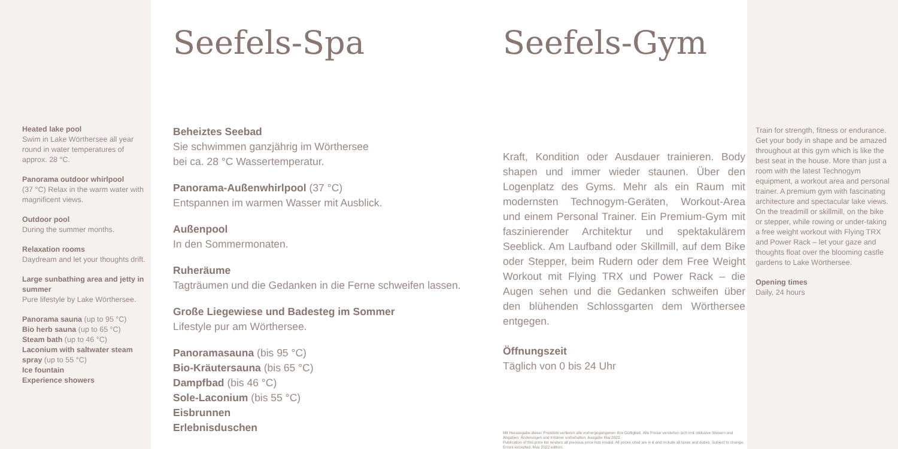Heated lake pool
Swim in Lake Wörthersee all year round in water temperatures of approx. 28 °C.
Panorama outdoor whirlpool
(37 °C) Relax in the warm water with magnificent views.
Outdoor pool
During the summer months.
Relaxation rooms
Daydream and let your thoughts drift.
Large sunbathing area and jetty in summer
Pure lifestyle by Lake Wörthersee.
Panorama sauna (up to 95 °C)
Bio herb sauna (up to 65 °C)
Steam bath (up to 46 °C)
Laconium with saltwater steam spray (up to 55 °C)
Ice fountain
Experience showers
Seefels-Spa
Beheiztes Seebad
Sie schwimmen ganzjährig im Wörthersee
bei ca. 28 °C Wassertemperatur.
Panorama-Außenwhirlpool (37 °C)
Entspannen im warmen Wasser mit Ausblick.
Außenpool
In den Sommermonaten.
Ruheräume
Tagträumen und die Gedanken in die Ferne schweifen lassen.
Große Liegewiese und Badesteg im Sommer
Lifestyle pur am Wörthersee.
Panoramasauna (bis 95 °C)
Bio-Kräutersauna (bis 65 °C)
Dampfbad (bis 46 °C)
Sole-Laconium (bis 55 °C)
Eisbrunnen
Erlebnisduschen
Seefels-Gym
Kraft, Kondition oder Ausdauer trainieren. Body shapen und immer wieder staunen. Über den Logenplatz des Gyms. Mehr als ein Raum mit modernsten Technogym-Geräten, Workout-Area und einem Personal Trainer. Ein Premium-Gym mit faszinierender Architektur und spektakulärem Seeblick. Am Laufband oder Skillmill, auf dem Bike oder Stepper, beim Rudern oder dem Free Weight Workout mit Flying TRX und Power Rack – die Augen sehen und die Gedanken schweifen über den blühenden Schlossgarten dem Wörthersee entgegen.
Öffnungszeit
Täglich von 0 bis 24 Uhr
Mit Herausgabe dieser Preisliste verlieren alle vorhergegangenen ihre Gültigkeit. Alle Preise verstehen sich in € inklusive Steuern und Abgaben. Änderungen und Irrtümer vorbehalten. Ausgabe Mai 2022.
Publication of this price list renders all previous price lists invalid. All prices cited are in € and include all taxes and duties. Subject to change. Errors excepted. May 2022 edition.
Train for strength, fitness or endurance. Get your body in shape and be amazed throughout at this gym which is like the best seat in the house. More than just a room with the latest Technogym equipment, a workout area and personal trainer. A premium gym with fascinating architecture and spectacular lake views. On the treadmill or skillmill, on the bike or stepper, while rowing or under-taking a free weight workout with Flying TRX and Power Rack – let your gaze and thoughts float over the blooming castle gardens to Lake Wörthersee.
Opening times
Daily, 24 hours